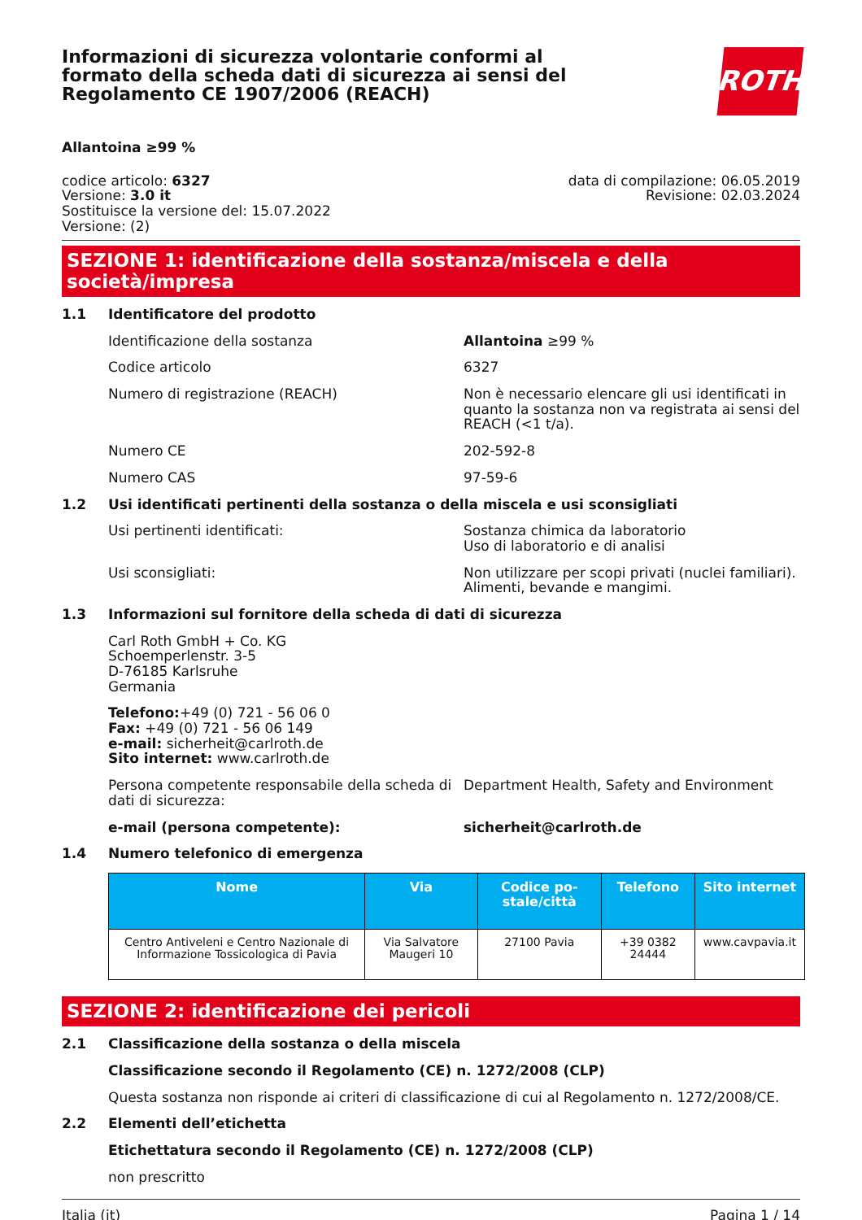Informazioni di sicurezza volontarie conformi al formato della scheda dati di sicurezza ai sensi del Regolamento CE 1907/2006 (REACH)
ROTH
Allantoina ≥99 %
codice articolo: 6327
Versione: 3.0 it
Sostituisce la versione del: 15.07.2022
Versione: (2)
data di compilazione: 06.05.2019
Revisione: 02.03.2024
SEZIONE 1: identificazione della sostanza/miscela e della società/impresa
1.1 Identificatore del prodotto
Identificazione della sostanza Allantoina ≥99 %
Codice articolo 6327
Numero di registrazione (REACH) Non è necessario elencare gli usi identificati in quanto la sostanza non va registrata ai sensi del REACH (<1 t/a).
Numero CE 202-592-8
Numero CAS 97-59-6
1.2 Usi identificati pertinenti della sostanza o della miscela e usi sconsigliati
Usi pertinenti identificati: Sostanza chimica da laboratorio
Uso di laboratorio e di analisi
Usi sconsigliati: Non utilizzare per scopi privati (nuclei familiari).
Alimenti, bevande e mangimi.
1.3 Informazioni sul fornitore della scheda di dati di sicurezza
Carl Roth GmbH + Co. KG
Schoemperlenstr. 3-5
D-76185 Karlsruhe
Germania
Telefono:+49 (0) 721 - 56 06 0
Fax: +49 (0) 721 - 56 06 149
e-mail: sicherheit@carlroth.de
Sito internet: www.carlroth.de
Persona competente responsabile della scheda di dati di sicurezza:
Department Health, Safety and Environment
e-mail (persona competente): sicherheit@carlroth.de
1.4 Numero telefonico di emergenza
| Nome | Via | Codice po-stale/città | Telefono | Sito internet |
| --- | --- | --- | --- | --- |
| Centro Antiveleni e Centro Nazionale di Informazione Tossicologica di Pavia | Via Salvatore Maugeri 10 | 27100 Pavia | +39 0382 24444 | www.cavpavia.it |
SEZIONE 2: identificazione dei pericoli
2.1 Classificazione della sostanza o della miscela
Classificazione secondo il Regolamento (CE) n. 1272/2008 (CLP)
Questa sostanza non risponde ai criteri di classificazione di cui al Regolamento n. 1272/2008/CE.
2.2 Elementi dell’etichetta
Etichettatura secondo il Regolamento (CE) n. 1272/2008 (CLP)
non prescritto
Italia (it) Pagina 1 / 14